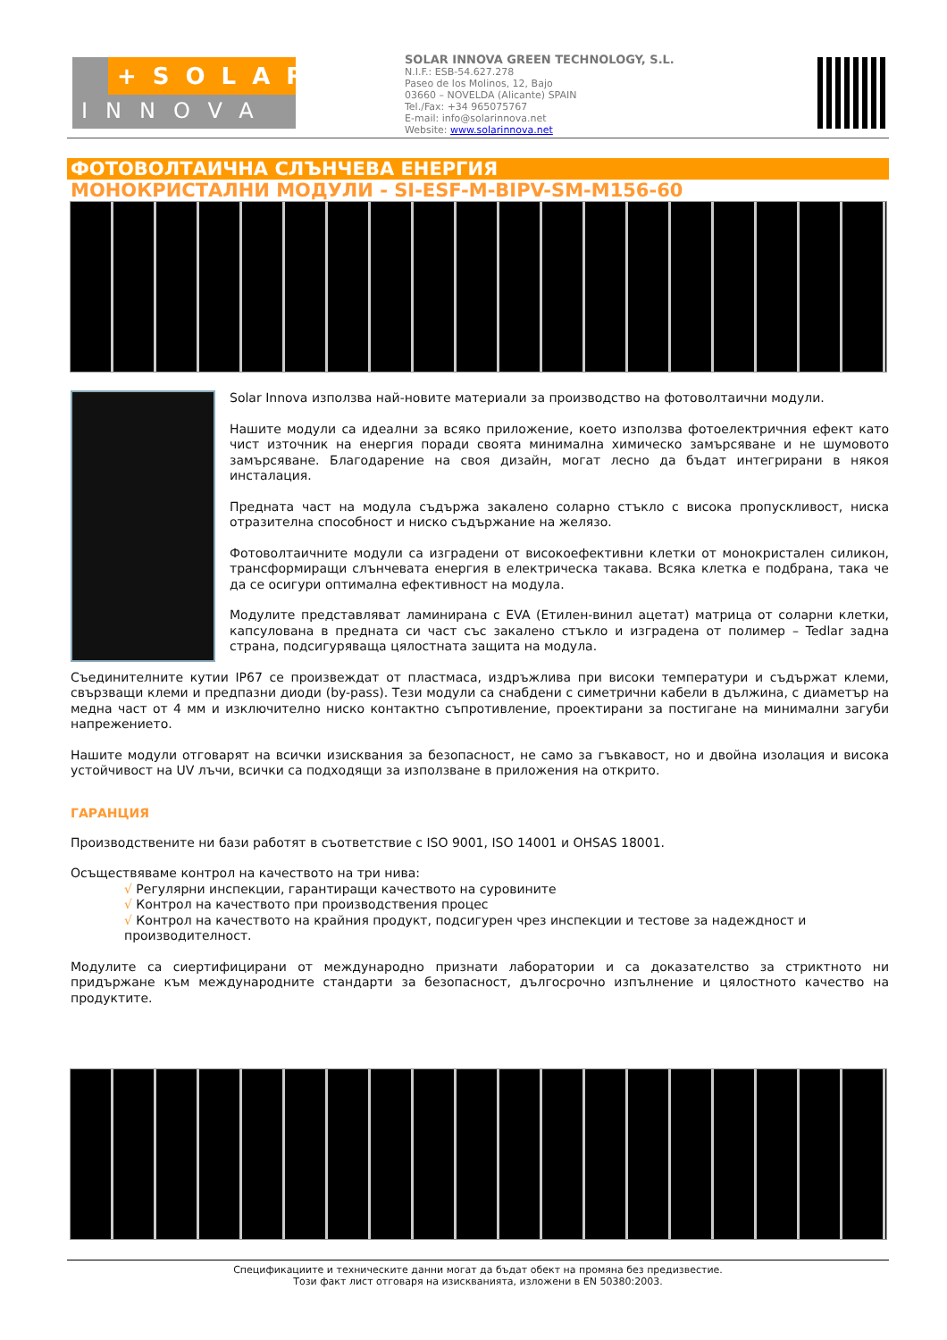+SOLAR
INNOVA
SOLAR INNOVA GREEN TECHNOLOGY, S.L.
N.I.F.: ESB-54.627.278
Paseo de los Molinos, 12, Bajo
03660 – NOVELDA (Alicante) SPAIN
Tel./Fax: +34 965075767
E-mail: info@solarinnova.net
Website: www.solarinnova.net
ФОТОВОЛТАИЧНА СЛЪНЧЕВА ЕНЕРГИЯ
МОНОКРИСТАЛНИ МОДУЛИ - SI-ESF-M-BIPV-SM-M156-60
Solar Innova използва най-новите материали за производство на фотоволтаични модули.
Нашите модули са идеални за всяко приложение, което използва фотоелектричния ефект като чист източник на енергия поради своята минимална химическо замърсяване и не шумовото замърсяване. Благодарение на своя дизайн, могат лесно да бъдат интегрирани в някоя инсталация.
Предната част на модула съдържа закалено соларно стъкло с висока пропускливост, ниска отразителна способност и ниско съдържание на желязо.
Фотоволтаичните модули са изградени от високоефективни клетки от монокристален силикон, трансформиращи слънчевата енергия в електрическа такава. Всяка клетка е подбрана, така че да се осигури оптимална ефективност на модула.
Модулите представляват ламинирана с EVA (Етилен-винил ацетат) матрица от соларни клетки, капсулована в предната си част със закалено стъкло и изградена от полимер – Tedlar задна страна, подсигуряваща цялостната защита на модула.
Съединителните кутии IP67 се произвеждат от пластмаса, издръжлива при високи температури и съдържат клеми, свързващи клеми и предпазни диоди (by-pass). Тези модули са снабдени с симетрични кабели в дължина, с диаметър на медна част от 4 мм и изключително ниско контактно съпротивление, проектирани за постигане на минимални загуби напрежението.
Нашите модули отговарят на всички изисквания за безопасност, не само за гъвкавост, но и двойна изолация и висока устойчивост на UV лъчи, всички са подходящи за използване в приложения на открито.
ГАРАНЦИЯ
Производствените ни бази работят в съответствие с ISO 9001, ISO 14001 и OHSAS 18001.
Осъществяваме контрол на качеството на три нива:
√ Регулярни инспекции, гарантиращи качеството на суровините
√ Контрол на качеството при производствения процес
√ Контрол на качеството на крайния продукт, подсигурен чрез инспекции и тестове за надеждност и производителност.
Модулите са сиертифицирани от международно признати лаборатории и са доказателство за стриктното ни придържане към международните стандарти за безопасност, дългосрочно изпълнение и цялостното качество на продуктите.
Спецификациите и техническите данни могат да бъдат обект на промяна без предизвестие.
Този факт лист отговаря на изискванията, изложени в EN 50380:2003.